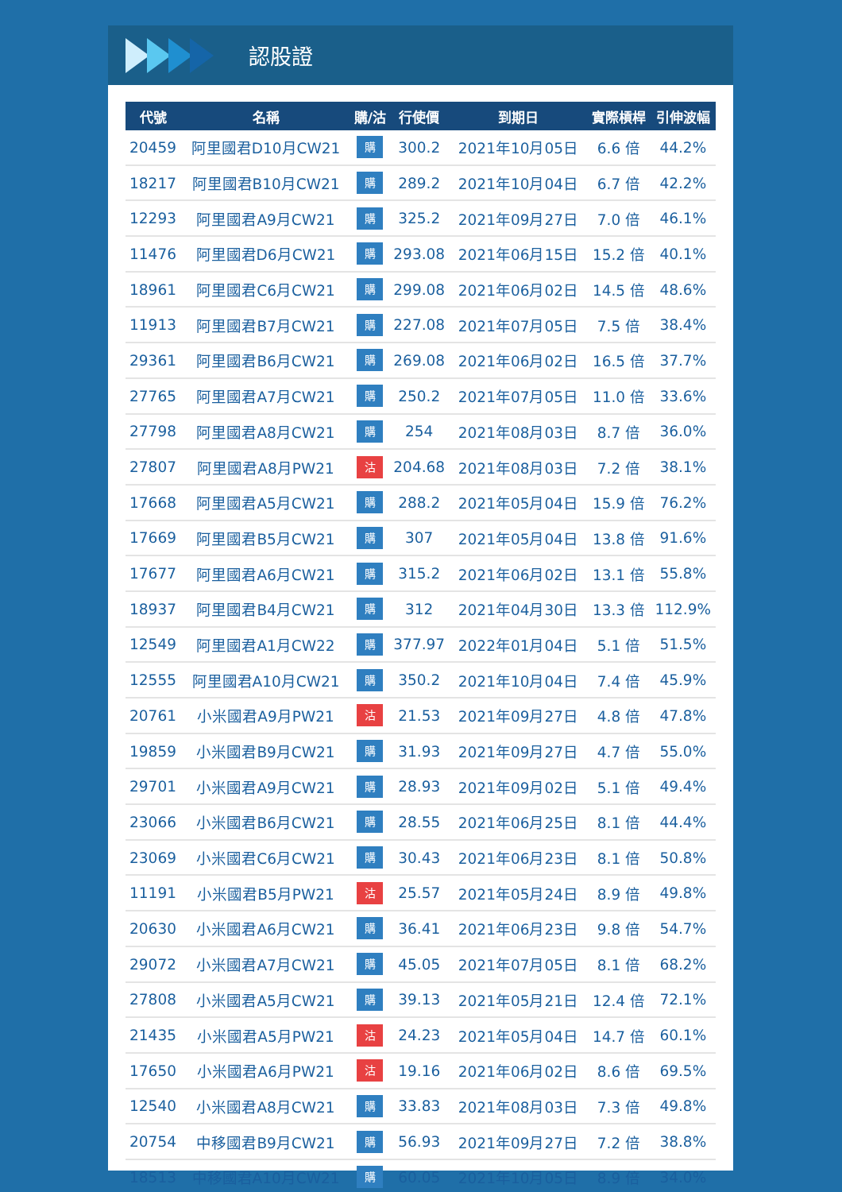認股證
| 代號 | 名稱 | 購/沽 | 行使價 | 到期日 | 實際槓桿 | 引伸波幅 |
| --- | --- | --- | --- | --- | --- | --- |
| 20459 | 阿里國君D10月CW21 | 購 | 300.2 | 2021年10月05日 | 6.6 倍 | 44.2% |
| 18217 | 阿里國君B10月CW21 | 購 | 289.2 | 2021年10月04日 | 6.7 倍 | 42.2% |
| 12293 | 阿里國君A9月CW21 | 購 | 325.2 | 2021年09月27日 | 7.0 倍 | 46.1% |
| 11476 | 阿里國君D6月CW21 | 購 | 293.08 | 2021年06月15日 | 15.2 倍 | 40.1% |
| 18961 | 阿里國君C6月CW21 | 購 | 299.08 | 2021年06月02日 | 14.5 倍 | 48.6% |
| 11913 | 阿里國君B7月CW21 | 購 | 227.08 | 2021年07月05日 | 7.5 倍 | 38.4% |
| 29361 | 阿里國君B6月CW21 | 購 | 269.08 | 2021年06月02日 | 16.5 倍 | 37.7% |
| 27765 | 阿里國君A7月CW21 | 購 | 250.2 | 2021年07月05日 | 11.0 倍 | 33.6% |
| 27798 | 阿里國君A8月CW21 | 購 | 254 | 2021年08月03日 | 8.7 倍 | 36.0% |
| 27807 | 阿里國君A8月PW21 | 沽 | 204.68 | 2021年08月03日 | 7.2 倍 | 38.1% |
| 17668 | 阿里國君A5月CW21 | 購 | 288.2 | 2021年05月04日 | 15.9 倍 | 76.2% |
| 17669 | 阿里國君B5月CW21 | 購 | 307 | 2021年05月04日 | 13.8 倍 | 91.6% |
| 17677 | 阿里國君A6月CW21 | 購 | 315.2 | 2021年06月02日 | 13.1 倍 | 55.8% |
| 18937 | 阿里國君B4月CW21 | 購 | 312 | 2021年04月30日 | 13.3 倍 | 112.9% |
| 12549 | 阿里國君A1月CW22 | 購 | 377.97 | 2022年01月04日 | 5.1 倍 | 51.5% |
| 12555 | 阿里國君A10月CW21 | 購 | 350.2 | 2021年10月04日 | 7.4 倍 | 45.9% |
| 20761 | 小米國君A9月PW21 | 沽 | 21.53 | 2021年09月27日 | 4.8 倍 | 47.8% |
| 19859 | 小米國君B9月CW21 | 購 | 31.93 | 2021年09月27日 | 4.7 倍 | 55.0% |
| 29701 | 小米國君A9月CW21 | 購 | 28.93 | 2021年09月02日 | 5.1 倍 | 49.4% |
| 23066 | 小米國君B6月CW21 | 購 | 28.55 | 2021年06月25日 | 8.1 倍 | 44.4% |
| 23069 | 小米國君C6月CW21 | 購 | 30.43 | 2021年06月23日 | 8.1 倍 | 50.8% |
| 11191 | 小米國君B5月PW21 | 沽 | 25.57 | 2021年05月24日 | 8.9 倍 | 49.8% |
| 20630 | 小米國君A6月CW21 | 購 | 36.41 | 2021年06月23日 | 9.8 倍 | 54.7% |
| 29072 | 小米國君A7月CW21 | 購 | 45.05 | 2021年07月05日 | 8.1 倍 | 68.2% |
| 27808 | 小米國君A5月CW21 | 購 | 39.13 | 2021年05月21日 | 12.4 倍 | 72.1% |
| 21435 | 小米國君A5月PW21 | 沽 | 24.23 | 2021年05月04日 | 14.7 倍 | 60.1% |
| 17650 | 小米國君A6月PW21 | 沽 | 19.16 | 2021年06月02日 | 8.6 倍 | 69.5% |
| 12540 | 小米國君A8月CW21 | 購 | 33.83 | 2021年08月03日 | 7.3 倍 | 49.8% |
| 20754 | 中移國君B9月CW21 | 購 | 56.93 | 2021年09月27日 | 7.2 倍 | 38.8% |
| 18513 | 中移國君A10月CW21 | 購 | 60.05 | 2021年10月05日 | 8.9 倍 | 34.0% |